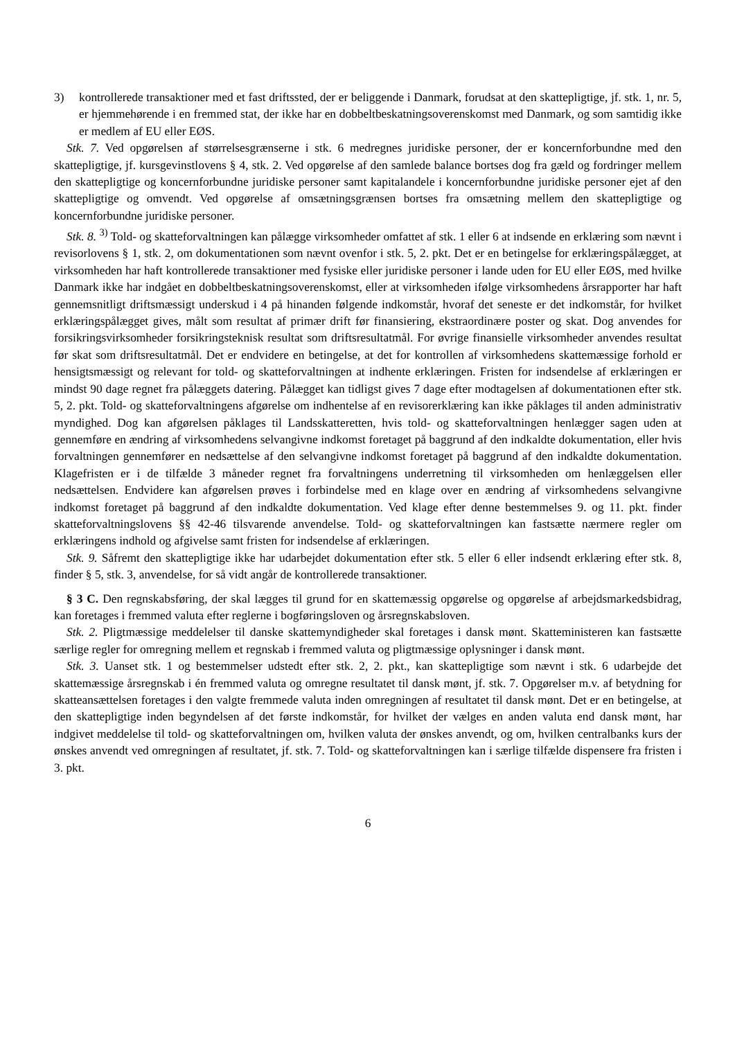3) kontrollerede transaktioner med et fast driftssted, der er beliggende i Danmark, forudsat at den skattepligtige, jf. stk. 1, nr. 5, er hjemmehørende i en fremmed stat, der ikke har en dobbeltbeskatningsoverenskomst med Danmark, og som samtidig ikke er medlem af EU eller EØS.
Stk. 7. Ved opgørelsen af størrelsesgrænserne i stk. 6 medregnes juridiske personer, der er koncernforbundne med den skattepligtige, jf. kursgevinstlovens § 4, stk. 2. Ved opgørelse af den samlede balance bortses dog fra gæld og fordringer mellem den skattepligtige og koncernforbundne juridiske personer samt kapitalandele i koncernforbundne juridiske personer ejet af den skattepligtige og omvendt. Ved opgørelse af omsætningsgrænsen bortses fra omsætning mellem den skattepligtige og koncernforbundne juridiske personer.
Stk. 8. <sup>3)</sup> Told- og skatteforvaltningen kan pålægge virksomheder omfattet af stk. 1 eller 6 at indsende en erklæring som nævnt i revisorlovens § 1, stk. 2, om dokumentationen som nævnt ovenfor i stk. 5, 2. pkt. Det er en betingelse for erklæringspålægget, at virksomheden har haft kontrollerede transaktioner med fysiske eller juridiske personer i lande uden for EU eller EØS, med hvilke Danmark ikke har indgået en dobbeltbeskatningsoverenskomst, eller at virksomheden ifølge virksomhedens årsrapporter har haft gennemsnitligt driftsmæssigt underskud i 4 på hinanden følgende indkomstår, hvoraf det seneste er det indkomstår, for hvilket erklæringspålægget gives, målt som resultat af primær drift før finansiering, ekstraordinære poster og skat. Dog anvendes for forsikringsvirksomheder forsikringsteknisk resultat som driftsresultatmål. For øvrige finansielle virksomheder anvendes resultat før skat som driftsresultatmål. Det er endvidere en betingelse, at det for kontrollen af virksomhedens skattemæssige forhold er hensigtsmæssigt og relevant for told- og skatteforvaltningen at indhente erklæringen. Fristen for indsendelse af erklæringen er mindst 90 dage regnet fra pålæggets datering. Pålægget kan tidligst gives 7 dage efter modtagelsen af dokumentationen efter stk. 5, 2. pkt. Told- og skatteforvaltningens afgørelse om indhentelse af en revisorerklæring kan ikke påklages til anden administrativ myndighed. Dog kan afgørelsen påklages til Landsskatteretten, hvis told- og skatteforvaltningen henlægger sagen uden at gennemføre en ændring af virksomhedens selvangivne indkomst foretaget på baggrund af den indkaldte dokumentation, eller hvis forvaltningen gennemfører en nedsættelse af den selvangivne indkomst foretaget på baggrund af den indkaldte dokumentation. Klagefristen er i de tilfælde 3 måneder regnet fra forvaltningens underretning til virksomheden om henlæggelsen eller nedsættelsen. Endvidere kan afgørelsen prøves i forbindelse med en klage over en ændring af virksomhedens selvangivne indkomst foretaget på baggrund af den indkaldte dokumentation. Ved klage efter denne bestemmelses 9. og 11. pkt. finder skatteforvaltningslovens §§ 42-46 tilsvarende anvendelse. Told- og skatteforvaltningen kan fastsætte nærmere regler om erklæringens indhold og afgivelse samt fristen for indsendelse af erklæringen.
Stk. 9. Såfremt den skattepligtige ikke har udarbejdet dokumentation efter stk. 5 eller 6 eller indsendt erklæring efter stk. 8, finder § 5, stk. 3, anvendelse, for så vidt angår de kontrollerede transaktioner.
§ 3 C. Den regnskabsføring, der skal lægges til grund for en skattemæssig opgørelse og opgørelse af arbejdsmarkedsbidrag, kan foretages i fremmed valuta efter reglerne i bogføringsloven og årsregnskabsloven.
Stk. 2. Pligtmæssige meddelelser til danske skattemyndigheder skal foretages i dansk mønt. Skatteministeren kan fastsætte særlige regler for omregning mellem et regnskab i fremmed valuta og pligtmæssige oplysninger i dansk mønt.
Stk. 3. Uanset stk. 1 og bestemmelser udstedt efter stk. 2, 2. pkt., kan skattepligtige som nævnt i stk. 6 udarbejde det skattemæssige årsregnskab i én fremmed valuta og omregne resultatet til dansk mønt, jf. stk. 7. Opgørelser m.v. af betydning for skatteansættelsen foretages i den valgte fremmede valuta inden omregningen af resultatet til dansk mønt. Det er en betingelse, at den skattepligtige inden begyndelsen af det første indkomstår, for hvilket der vælges en anden valuta end dansk mønt, har indgivet meddelelse til told- og skatteforvaltningen om, hvilken valuta der ønskes anvendt, og om, hvilken centralbanks kurs der ønskes anvendt ved omregningen af resultatet, jf. stk. 7. Told- og skatteforvaltningen kan i særlige tilfælde dispensere fra fristen i 3. pkt.
6